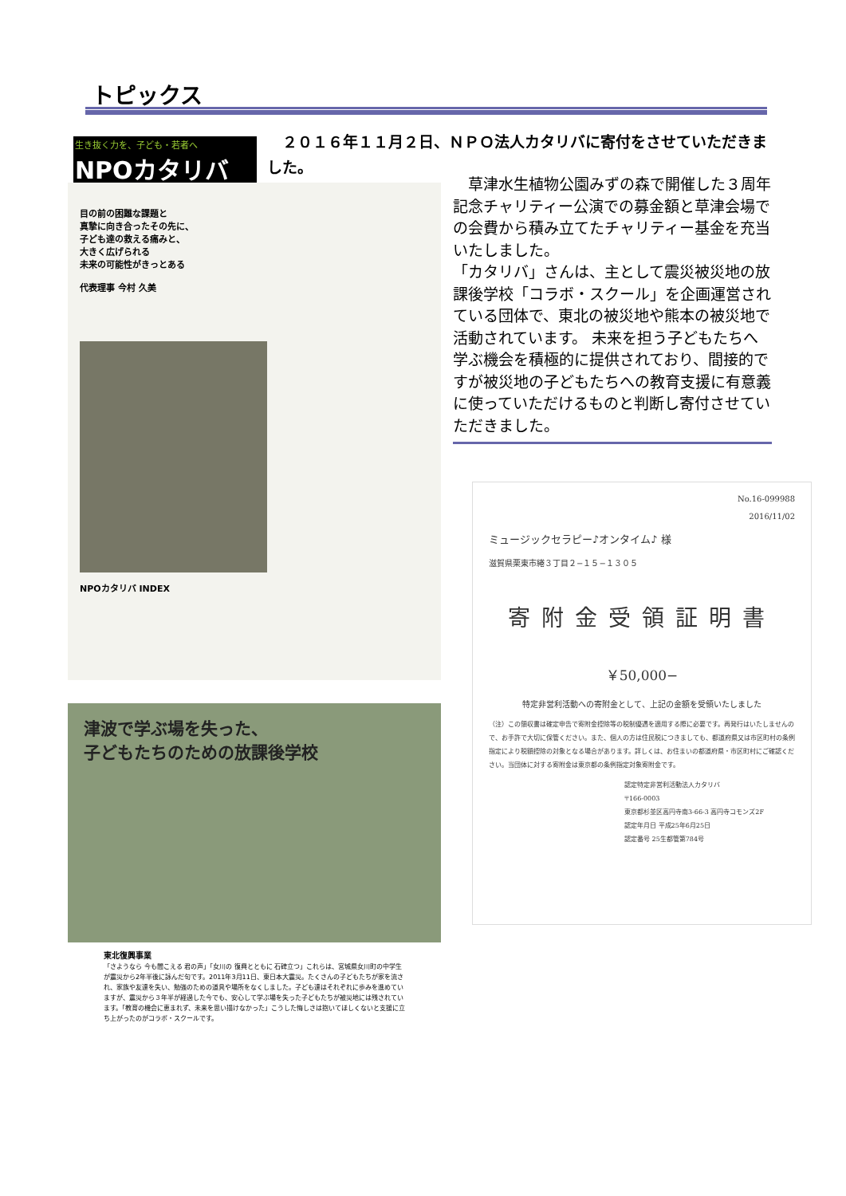トピックス
生き抜く力を、子ども・若者へ
NPOカタリバ
　２０１６年１１月２日、ＮＰＯ法人カタリバに寄付をさせていただきました。
目の前の困難な課題と
真摯に向き合ったその先に、
子ども達の救える痛みと、
大きく広げられる
未来の可能性がきっとある
代表理事 今村 久美
NPOカタリバ INDEX
　草津水生植物公園みずの森で開催した３周年記念チャリティー公演での募金額と草津会場での会費から積み立てたチャリティー基金を充当いたしました。
「カタリバ」さんは、主として震災被災地の放課後学校「コラボ・スクール」を企画運営されている団体で、東北の被災地や熊本の被災地で活動されています。 未来を担う子どもたちへ学ぶ機会を積極的に提供されており、間接的ですが被災地の子どもたちへの教育支援に有意義に使っていただけるものと判断し寄付させていただきました。
No.16-099988
2016/11/02
ミュージックセラピー♪オンタイム♪ 様
滋賀県栗東市綣３丁目２−１５−１３０５
寄附金受領証明書
￥50,000−
特定非営利活動への寄附金として、上記の金額を受領いたしました
（注）この領収書は確定申告で寄附金控除等の税制優遇を適用する際に必要です。再発行はいたしませんので、お手許で大切に保管ください。また、個人の方は住民税につきましても、都道府県又は市区町村の条例指定により税額控除の対象となる場合があります。詳しくは、お住まいの都道府県・市区町村にご確認ください。当団体に対する寄附金は東京都の条例指定対象寄附金です。
認定特定非営利活動法人カタリバ
〒166-0003
東京都杉並区高円寺南3-66-3 高円寺コモンズ2F
認定年月日 平成25年6月25日
認定番号 25生都管第784号
津波で学ぶ場を失った、
子どもたちのための放課後学校
東北復興事業
「さようなら 今も聞こえる 君の声」「女川の 復興とともに 石碑立つ」これらは、宮城県女川町の中学生が震災から2年半後に詠んだ句です。2011年3月11日、東日本大震災。たくさんの子どもたちが家を流され、家族や友達を失い、勉強のための道具や場所をなくしました。子ども達はそれぞれに歩みを進めていますが、震災から３年半が経過した今でも、安心して学ぶ場を失った子どもたちが被災地には残されています。「教育の機会に恵まれず、未来を思い描けなかった」こうした悔しさは抱いてほしくないと支援に立ち上がったのがコラボ・スクールです。